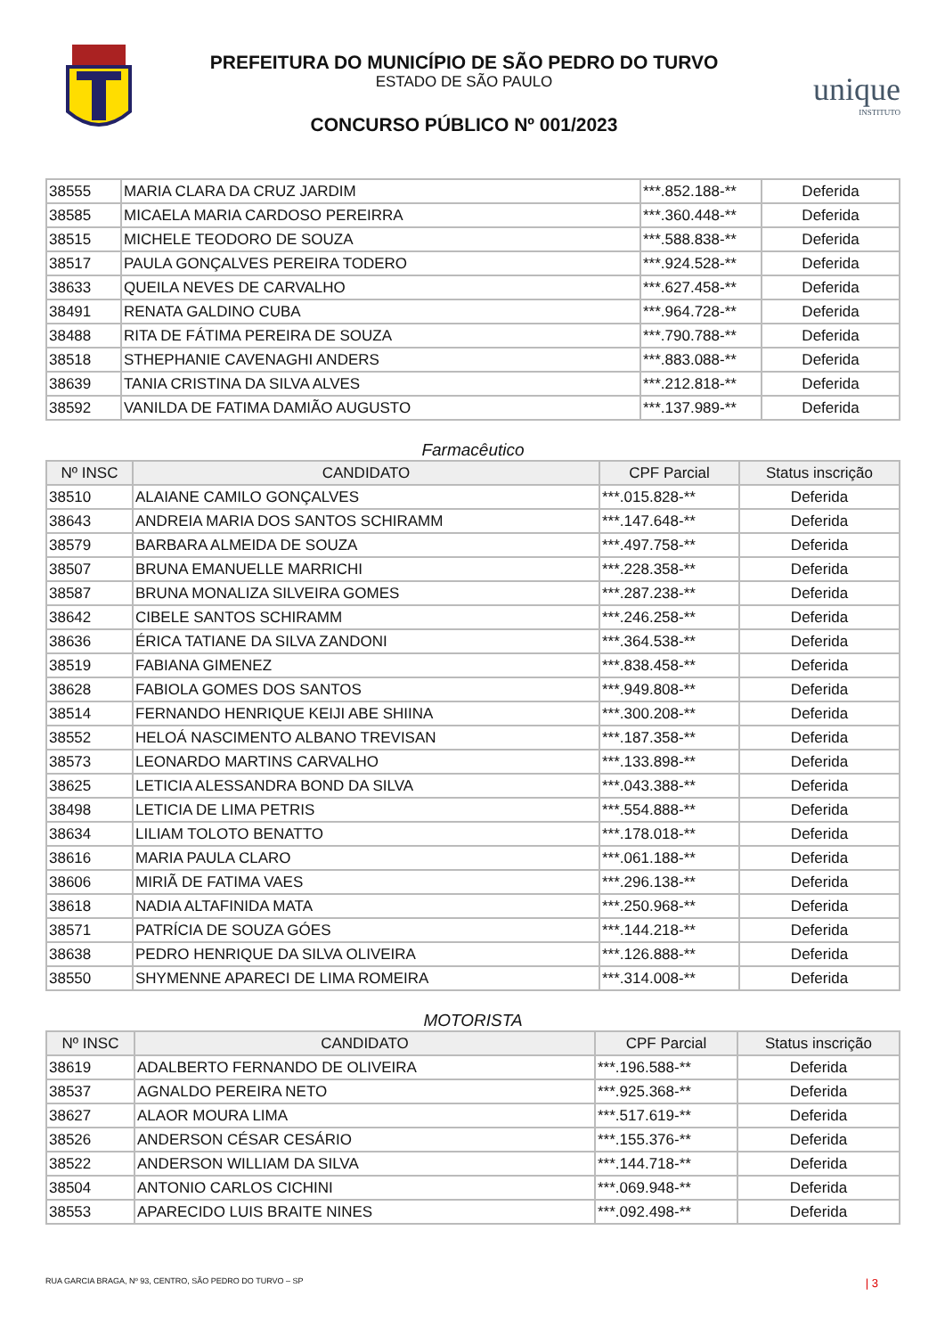PREFEITURA DO MUNICÍPIO DE SÃO PEDRO DO TURVO
ESTADO DE SÃO PAULO
CONCURSO PÚBLICO Nº 001/2023
unique
INSTITUTO
| 38555 | MARIA CLARA DA CRUZ JARDIM | ***.852.188-** | Deferida |
| 38585 | MICAELA MARIA CARDOSO PEREIRRA | ***.360.448-** | Deferida |
| 38515 | MICHELE TEODORO DE SOUZA | ***.588.838-** | Deferida |
| 38517 | PAULA GONÇALVES PEREIRA TODERO | ***.924.528-** | Deferida |
| 38633 | QUEILA NEVES DE CARVALHO | ***.627.458-** | Deferida |
| 38491 | RENATA GALDINO CUBA | ***.964.728-** | Deferida |
| 38488 | RITA DE FÁTIMA PEREIRA DE SOUZA | ***.790.788-** | Deferida |
| 38518 | STHEPHANIE CAVENAGHI ANDERS | ***.883.088-** | Deferida |
| 38639 | TANIA CRISTINA DA SILVA ALVES | ***.212.818-** | Deferida |
| 38592 | VANILDA DE FATIMA DAMIÃO AUGUSTO | ***.137.989-** | Deferida |
Farmacêutico
| Nº INSC | CANDIDATO | CPF Parcial | Status inscrição |
| --- | --- | --- | --- |
| 38510 | ALAIANE CAMILO GONÇALVES | ***.015.828-** | Deferida |
| 38643 | ANDREIA MARIA DOS SANTOS SCHIRAMM | ***.147.648-** | Deferida |
| 38579 | BARBARA ALMEIDA DE SOUZA | ***.497.758-** | Deferida |
| 38507 | BRUNA EMANUELLE MARRICHI | ***.228.358-** | Deferida |
| 38587 | BRUNA MONALIZA SILVEIRA GOMES | ***.287.238-** | Deferida |
| 38642 | CIBELE SANTOS SCHIRAMM | ***.246.258-** | Deferida |
| 38636 | ÉRICA TATIANE DA SILVA ZANDONI | ***.364.538-** | Deferida |
| 38519 | FABIANA GIMENEZ | ***.838.458-** | Deferida |
| 38628 | FABIOLA GOMES DOS SANTOS | ***.949.808-** | Deferida |
| 38514 | FERNANDO HENRIQUE KEIJI ABE SHIINA | ***.300.208-** | Deferida |
| 38552 | HELOÁ NASCIMENTO ALBANO TREVISAN | ***.187.358-** | Deferida |
| 38573 | LEONARDO MARTINS CARVALHO | ***.133.898-** | Deferida |
| 38625 | LETICIA ALESSANDRA BOND DA SILVA | ***.043.388-** | Deferida |
| 38498 | LETICIA DE LIMA PETRIS | ***.554.888-** | Deferida |
| 38634 | LILIAM TOLOTO BENATTO | ***.178.018-** | Deferida |
| 38616 | MARIA PAULA CLARO | ***.061.188-** | Deferida |
| 38606 | MIRIÃ DE FATIMA VAES | ***.296.138-** | Deferida |
| 38618 | NADIA ALTAFINIDA MATA | ***.250.968-** | Deferida |
| 38571 | PATRÍCIA DE SOUZA GÓES | ***.144.218-** | Deferida |
| 38638 | PEDRO HENRIQUE DA SILVA OLIVEIRA | ***.126.888-** | Deferida |
| 38550 | SHYMENNE APARECI DE LIMA ROMEIRA | ***.314.008-** | Deferida |
MOTORISTA
| Nº INSC | CANDIDATO | CPF Parcial | Status inscrição |
| --- | --- | --- | --- |
| 38619 | ADALBERTO FERNANDO DE OLIVEIRA | ***.196.588-** | Deferida |
| 38537 | AGNALDO PEREIRA NETO | ***.925.368-** | Deferida |
| 38627 | ALAOR MOURA LIMA | ***.517.619-** | Deferida |
| 38526 | ANDERSON CÉSAR CESÁRIO | ***.155.376-** | Deferida |
| 38522 | ANDERSON WILLIAM DA SILVA | ***.144.718-** | Deferida |
| 38504 | ANTONIO CARLOS CICHINI | ***.069.948-** | Deferida |
| 38553 | APARECIDO LUIS BRAITE NINES | ***.092.498-** | Deferida |
RUA GARCIA BRAGA, Nº 93, CENTRO, SÃO PEDRO DO TURVO – SP | 3